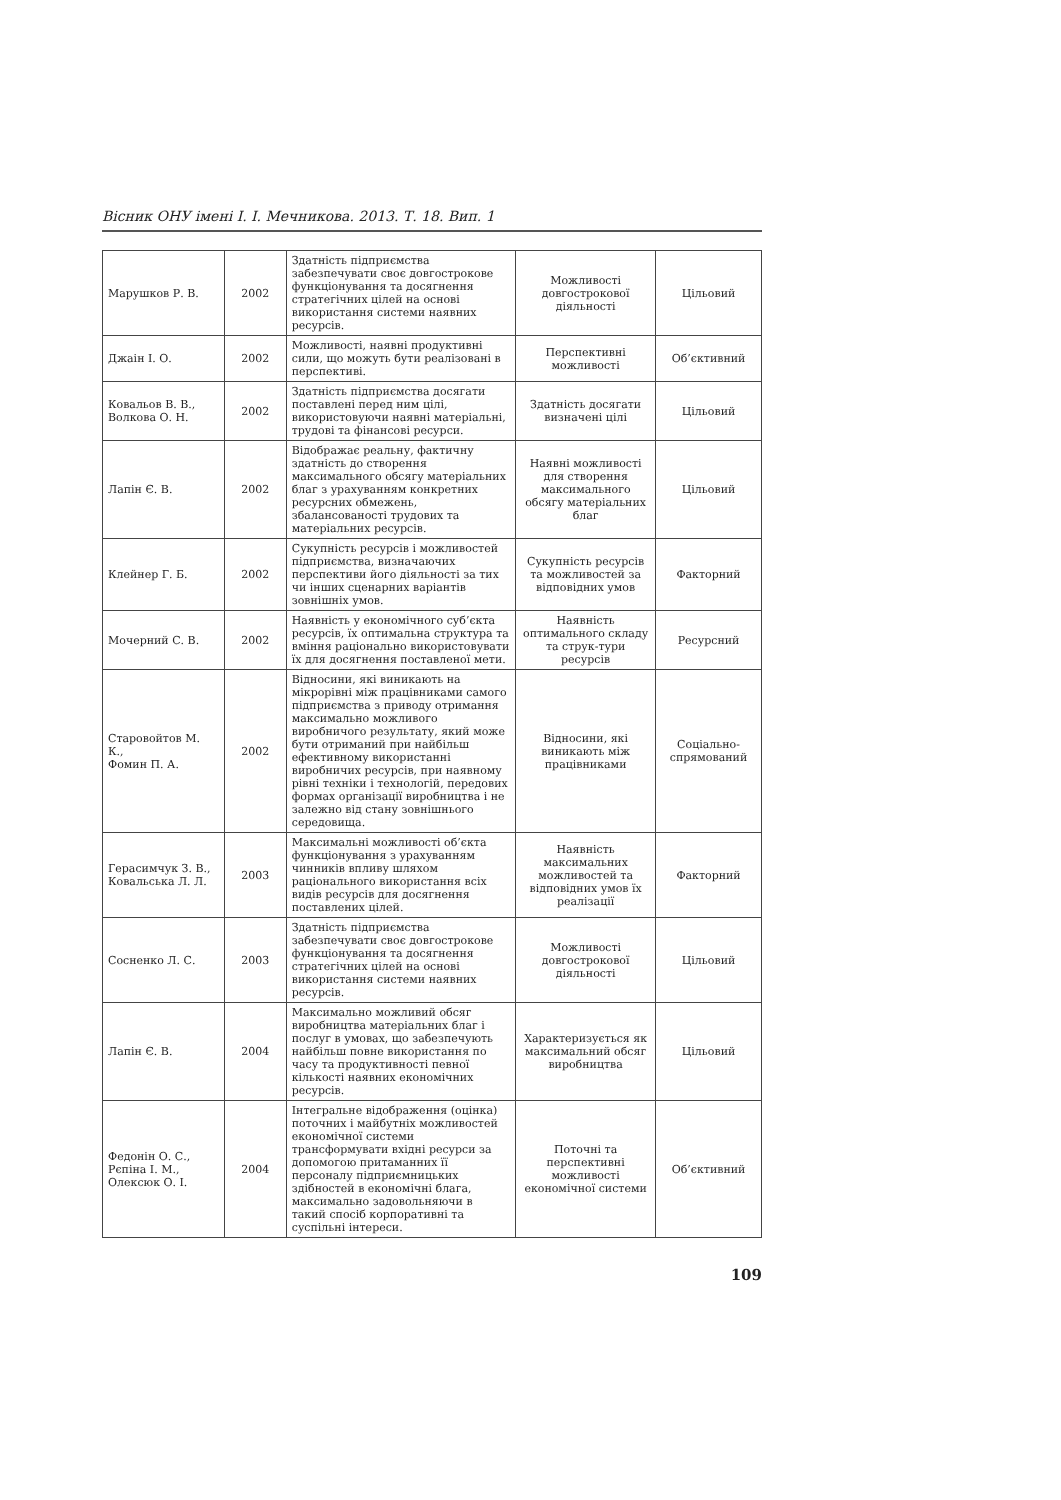Вісник ОНУ імені І. І. Мечникова. 2013. Т. 18. Вип. 1
| Марушков Р. В. | 2002 | Здатність підприємства забезпечувати своє довгострокове функціонування та досягнення стратегічних цілей на основі використання системи наявних ресурсів. | Можливості довгострокової діяльності | Цільовий |
| Джаін І. О. | 2002 | Можливості, наявні продуктивні сили, що можуть бути реалізовані в перспективі. | Перспективні можливості | Об’єктивний |
| Ковальов В. В., Волкова О. Н. | 2002 | Здатність підприємства досягати поставлені перед ним цілі, використовуючи наявні матеріальні, трудові та фінансові ресурси. | Здатність досягати визначені цілі | Цільовий |
| Лапін Є. В. | 2002 | Відображає реальну, фактичну здатність до створення максимального обсягу матеріальних благ з урахуванням конкретних ресурсних обмежень, збалансованості трудових та матеріальних ресурсів. | Наявні можливості для створення максимального обсягу матеріальних благ | Цільовий |
| Клейнер Г. Б. | 2002 | Сукупність ресурсів і можливостей підприємства, визначаючих перспективи його діяльності за тих чи інших сценарних варіантів зовнішніх умов. | Сукупність ресурсів та можливостей за відповідних умов | Факторний |
| Мочерний С. В. | 2002 | Наявність у економічного суб’єкта ресурсів, їх оптимальна структура та вміння раціонально використовувати їх для досягнення поставленої мети. | Наявність оптимального складу та струк-тури ресурсів | Ресурсний |
| Старовойтов М. К., Фомин П. А. | 2002 | Відносини, які виникають на мікрорівні між працівниками самого підприємства з приводу отримання максимально можливого виробничого результату, який може бути отриманий при найбільш ефективному використанні виробничих ресурсів, при наявному рівні техніки і технологій, передових формах організації виробництва і не залежно від стану зовнішнього середовища. | Відносини, які виникають між працівниками | Соціально-спрямований |
| Герасимчук З. В., Ковальська Л. Л. | 2003 | Максимальні можливості об’єкта функціонування з урахуванням чинників впливу шляхом раціонального використання всіх видів ресурсів для досягнення поставлених цілей. | Наявність максимальних можливостей та відповідних умов їх реалізації | Факторний |
| Сосненко Л. С. | 2003 | Здатність підприємства забезпечувати своє довгострокове функціонування та досягнення стратегічних цілей на основі використання системи наявних ресурсів. | Можливості довгострокової діяльності | Цільовий |
| Лапін Є. В. | 2004 | Максимально можливий обсяг виробництва матеріальних благ і послуг в умовах, що забезпечують найбільш повне використання по часу та продуктивності певної кількості наявних економічних ресурсів. | Характеризується як максимальний обсяг виробництва | Цільовий |
| Федонін О. С., Рєпіна І. М., Олексюк О. І. | 2004 | Інтегральне відображення (оцінка) поточних і майбутніх можливостей економічної системи трансформувати вхідні ресурси за допомогою притаманних її персоналу підприємницьких здібностей в економічні блага, максимально задовольняючи в такий спосіб корпоративні та суспільні інтереси. | Поточні та перспективні можливості економічної системи | Об’єктивний |
109